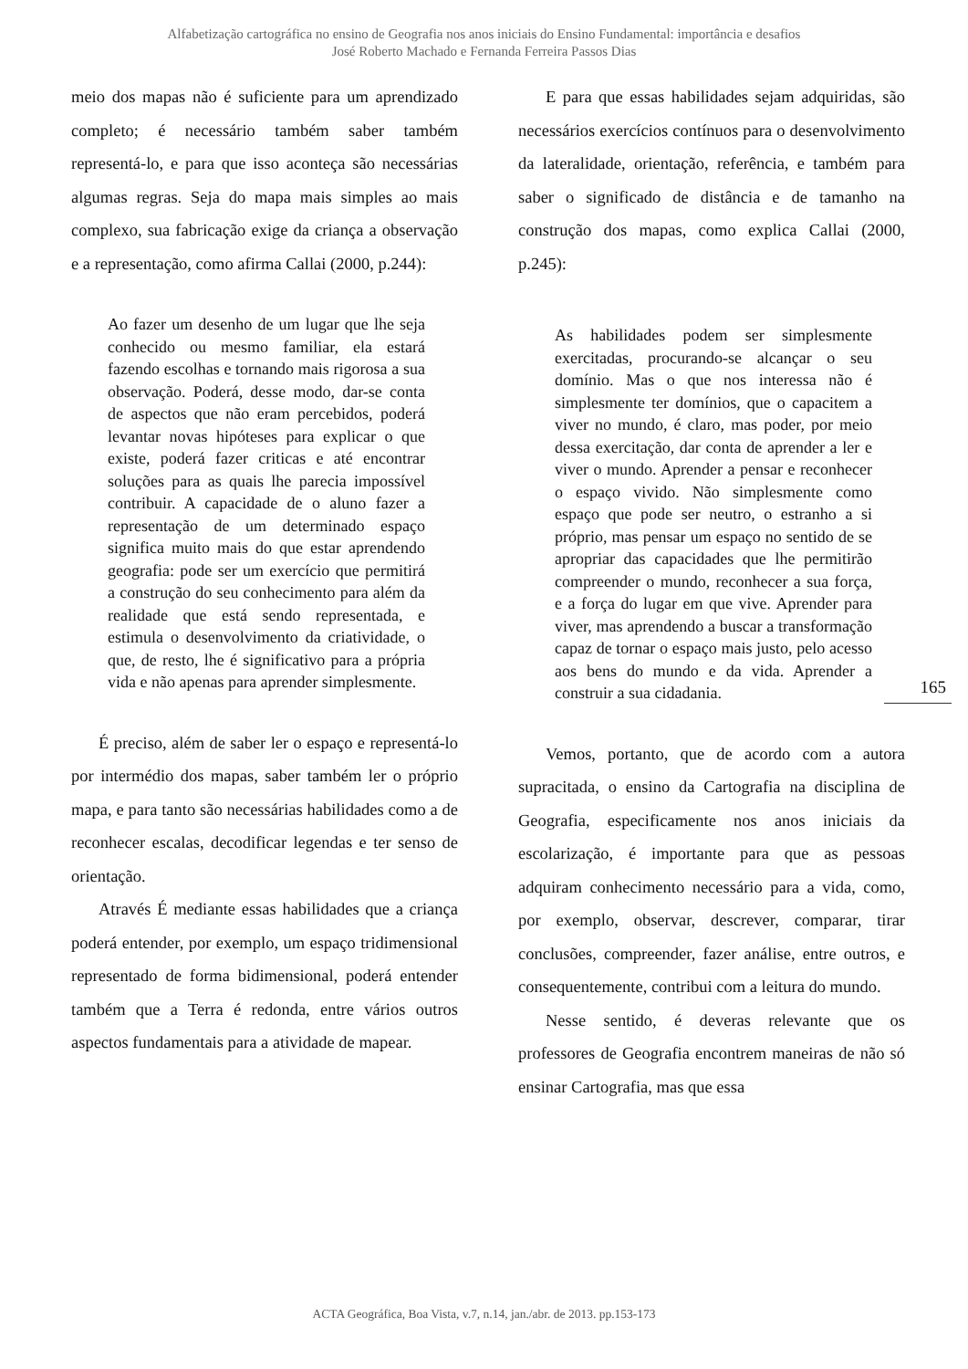Alfabetização cartográfica no ensino de Geografia nos anos iniciais do Ensino Fundamental: importância e desafios
José Roberto Machado e Fernanda Ferreira Passos Dias
meio dos mapas não é suficiente para um aprendizado completo; é necessário também saber também representá-lo, e para que isso aconteça são necessárias algumas regras. Seja do mapa mais simples ao mais complexo, sua fabricação exige da criança a observação e a representação, como afirma Callai (2000, p.244):
Ao fazer um desenho de um lugar que lhe seja conhecido ou mesmo familiar, ela estará fazendo escolhas e tornando mais rigorosa a sua observação. Poderá, desse modo, dar-se conta de aspectos que não eram percebidos, poderá levantar novas hipóteses para explicar o que existe, poderá fazer criticas e até encontrar soluções para as quais lhe parecia impossível contribuir. A capacidade de o aluno fazer a representação de um determinado espaço significa muito mais do que estar aprendendo geografia: pode ser um exercício que permitirá a construção do seu conhecimento para além da realidade que está sendo representada, e estimula o desenvolvimento da criatividade, o que, de resto, lhe é significativo para a própria vida e não apenas para aprender simplesmente.
É preciso, além de saber ler o espaço e representá-lo por intermédio dos mapas, saber também ler o próprio mapa, e para tanto são necessárias habilidades como a de reconhecer escalas, decodificar legendas e ter senso de orientação.
Através É mediante essas habilidades que a criança poderá entender, por exemplo, um espaço tridimensional representado de forma bidimensional, poderá entender também que a Terra é redonda, entre vários outros aspectos fundamentais para a atividade de mapear.
E para que essas habilidades sejam adquiridas, são necessários exercícios contínuos para o desenvolvimento da lateralidade, orientação, referência, e também para saber o significado de distância e de tamanho na construção dos mapas, como explica Callai (2000, p.245):
As habilidades podem ser simplesmente exercitadas, procurando-se alcançar o seu domínio. Mas o que nos interessa não é simplesmente ter domínios, que o capacitem a viver no mundo, é claro, mas poder, por meio dessa exercitação, dar conta de aprender a ler e viver o mundo. Aprender a pensar e reconhecer o espaço vivido. Não simplesmente como espaço que pode ser neutro, o estranho a si próprio, mas pensar um espaço no sentido de se apropriar das capacidades que lhe permitirão compreender o mundo, reconhecer a sua força, e a força do lugar em que vive. Aprender para viver, mas aprendendo a buscar a transformação capaz de tornar o espaço mais justo, pelo acesso aos bens do mundo e da vida. Aprender a construir a sua cidadania.
Vemos, portanto, que de acordo com a autora supracitada, o ensino da Cartografia na disciplina de Geografia, especificamente nos anos iniciais da escolarização, é importante para que as pessoas adquiram conhecimento necessário para a vida, como, por exemplo, observar, descrever, comparar, tirar conclusões, compreender, fazer análise, entre outros, e consequentemente, contribui com a leitura do mundo.
Nesse sentido, é deveras relevante que os professores de Geografia encontrem maneiras de não só ensinar Cartografia, mas que essa
165
ACTA Geográfica, Boa Vista, v.7, n.14, jan./abr. de 2013. pp.153-173